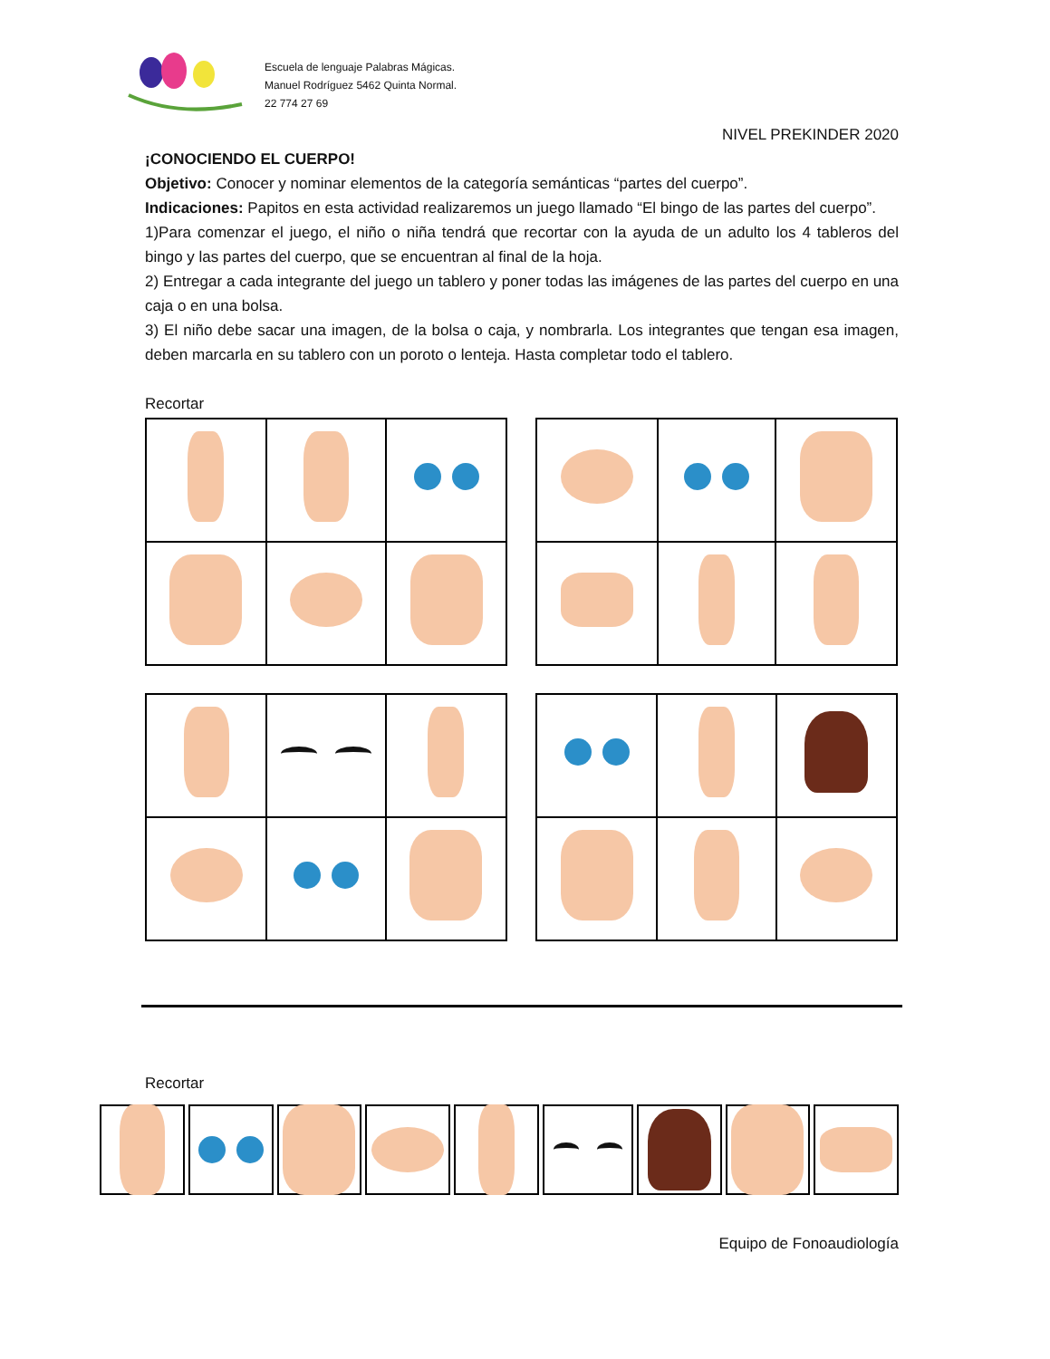Escuela de lenguaje Palabras Mágicas.
Manuel Rodríguez 5462 Quinta Normal.
22 774 27 69
NIVEL PREKINDER 2020
¡CONOCIENDO EL CUERPO!
Objetivo: Conocer y nominar elementos de la categoría semánticas “partes del cuerpo”.
Indicaciones: Papitos en esta actividad realizaremos un juego llamado “El bingo de las partes del cuerpo”.
1)Para comenzar el juego, el niño o niña tendrá que recortar con la ayuda de un adulto los 4 tableros del bingo y las partes del cuerpo, que se encuentran al final de la hoja.
2) Entregar a cada integrante del juego un tablero y poner todas las imágenes de las partes del cuerpo en una caja o en una bolsa.
3) El niño debe sacar una imagen, de la bolsa o caja, y nombrarla. Los integrantes que tengan esa imagen, deben marcarla en su tablero con un poroto o lenteja. Hasta completar todo el tablero.
Recortar
Recortar
Equipo de Fonoaudiología